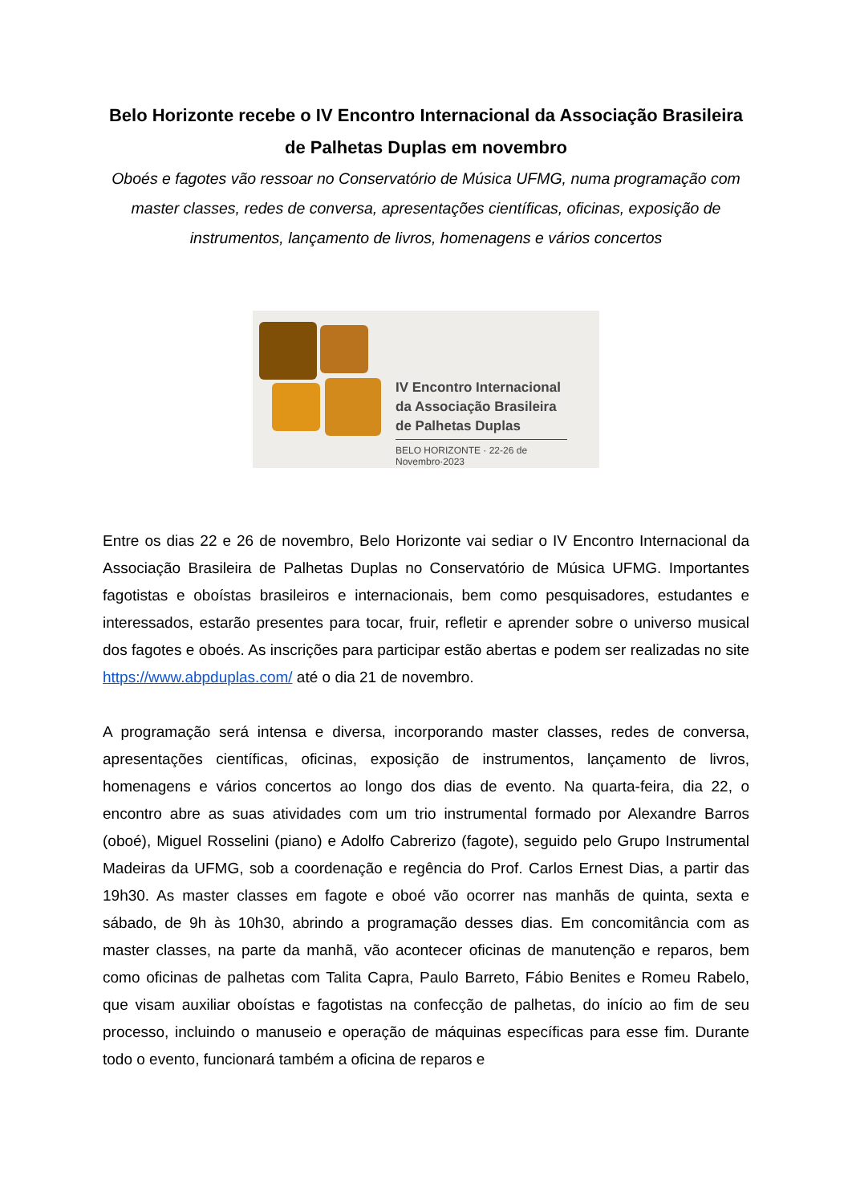Belo Horizonte recebe o IV Encontro Internacional da Associação Brasileira de Palhetas Duplas em novembro
Oboés e fagotes vão ressoar no Conservatório de Música UFMG, numa programação com master classes, redes de conversa, apresentações científicas, oficinas, exposição de instrumentos, lançamento de livros, homenagens e vários concertos
IV Encontro Internacional
da Associação Brasileira
de Palhetas Duplas
BELO HORIZONTE · 22-26 de Novembro·2023
Entre os dias 22 e 26 de novembro, Belo Horizonte vai sediar o IV Encontro Internacional da Associação Brasileira de Palhetas Duplas no Conservatório de Música UFMG. Importantes fagotistas e oboístas brasileiros e internacionais, bem como pesquisadores, estudantes e interessados, estarão presentes para tocar, fruir, refletir e aprender sobre o universo musical dos fagotes e oboés. As inscrições para participar estão abertas e podem ser realizadas no site https://www.abpduplas.com/ até o dia 21 de novembro.
A programação será intensa e diversa, incorporando master classes, redes de conversa, apresentações científicas, oficinas, exposição de instrumentos, lançamento de livros, homenagens e vários concertos ao longo dos dias de evento. Na quarta-feira, dia 22, o encontro abre as suas atividades com um trio instrumental formado por Alexandre Barros (oboé), Miguel Rosselini (piano) e Adolfo Cabrerizo (fagote), seguido pelo Grupo Instrumental Madeiras da UFMG, sob a coordenação e regência do Prof. Carlos Ernest Dias, a partir das 19h30. As master classes em fagote e oboé vão ocorrer nas manhãs de quinta, sexta e sábado, de 9h às 10h30, abrindo a programação desses dias. Em concomitância com as master classes, na parte da manhã, vão acontecer oficinas de manutenção e reparos, bem como oficinas de palhetas com Talita Capra, Paulo Barreto, Fábio Benites e Romeu Rabelo, que visam auxiliar oboístas e fagotistas na confecção de palhetas, do início ao fim de seu processo, incluindo o manuseio e operação de máquinas específicas para esse fim. Durante todo o evento, funcionará também a oficina de reparos e